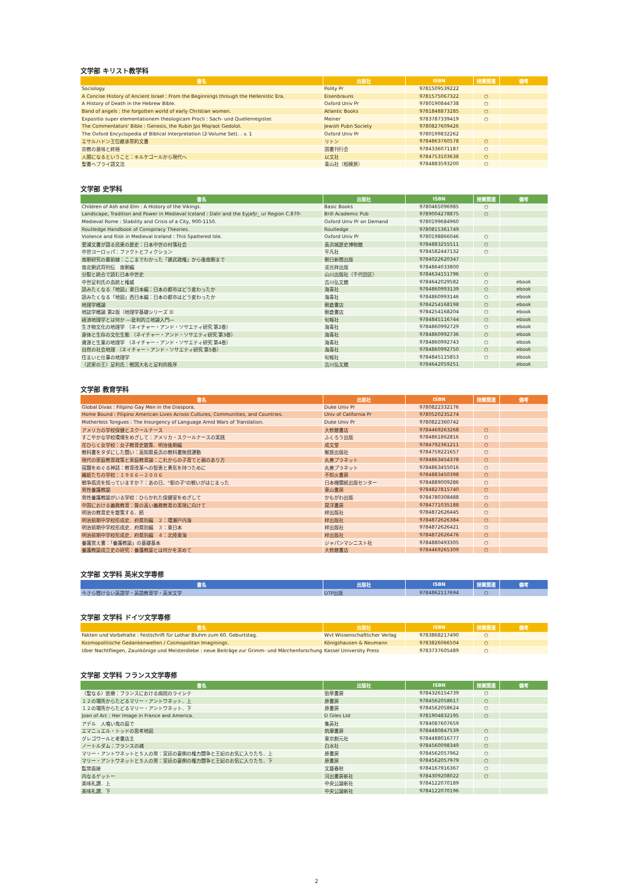文学部 キリスト教学科
| 書名 | 出版社 | ISBN | 授業関連 | 備考 |
| --- | --- | --- | --- | --- |
| Sociology. | Polity Pr | 9781509539222 | | |
| A Concise History of Ancient Israel : From the Beginnings through the Hellenistic Era. | Eisenbrauns | 9781575067322 | ○ | |
| A History of Death in the Hebrew Bible. | Oxford Univ Pr | 9780190844738 | ○ | |
| Band of angels : the forgotten world of early Christian women. | Atlantic Books | 9781848873285 | ○ | |
| Expositio super elementationem theologicam Procli : Sach- und Quellenregister. | Meiner | 9783787339419 | ○ | |
| The Commentators' Bible : Genesis, the Rubin Jps Miqraot Gedolot. | Jewish Pubn Society | 9780827609426 | | |
| The Oxford Encyclopedia of Biblical Interpretation (2-Volume Set). . v. 1 | Oxford Univ Pr | 9780199832262 | | |
| エサルハドン王位継承誓約文書 | リトン | 9784863760578 | ○ | |
| 宗教の意味と終極 | 国書刊行会 | 9784336071187 | ○ | |
| 人間になるということ：キルケゴールから現代へ | 以文社 | 9784753103638 | ○ | |
| 聖書ヘブライ語文法 | 青山社（相模原） | 9784883593200 | ○ | |
文学部 史学科
| 書名 | 出版社 | ISBN | 授業関連 | 備考 |
| --- | --- | --- | --- | --- |
| Children of Ash and Elm : A History of the Vikings. | Basic Books | 9780465096985 | ○ | |
| Landscape, Tradition and Power in Medieval Iceland : Dalir and the Eyjafjr_ ur Region C.870- | Brill Academic Pub | 9789004278875 | ○ | |
| Medieval Rome : Stability and Crisis of a City, 900-1150. | Oxford Univ Pr on Demand | 9780199684960 | | |
| Routledge Handbook of Conspiracy Theories. | Routledge | 9780815361749 | | |
| Violence and Risk in Medieval Iceland : This Spattered Isle. | Oxford Univ Pr | 9780198866046 | ○ | |
| 菅浦文書が語る民衆の歴史：日本中世の村落社会 | 長浜城歴史博物館 | 9784883255511 | ○ | |
| 中世ヨーロッパ：ファクトとフィクション | 平凡社 | 9784582447132 | ○ | |
| 南朝研究の最前線：ここまでわかった「建武政権」から後南朝まで | 朝日新聞出版 | 9784022620347 | | |
| 南北朝武将列伝 南朝編 | 戎光祥出版 | 9784864033800 | | |
| 分裂と統合で読む日本中世史 | 山川出版社（千代田区） | 9784634151796 | ○ | |
| 中世足利氏の血統と権威 | 吉川弘文館 | 9784642029582 | ○ | ebook |
| 読みたくなる「地図」東日本編：日本の都市はどう変わったか | 海青社 | 9784860993139 | ○ | ebook |
| 読みたくなる「地図」西日本編：日本の都市はどう変わったか | 海青社 | 9784860993146 | ○ | ebook |
| 地理学概論 | 朝倉書店 | 9784254168198 | ○ | ebook |
| 地誌学概論 第2版（地理学基礎シリーズ 3） | 朝倉書店 | 9784254168204 | ○ | ebook |
| 経済地理学とは何か ―批判的立地論入門― | 旬報社 | 9784845116744 | ○ | ebook |
| 生き物文化の地理学 （ネイチャー・アンド・ソサエティ研究 第2巻） | 海青社 | 9784860992729 | ○ | ebook |
| 身体と生存の文化生態 （ネイチャー・アンド・ソサエティ研究 第3巻） | 海青社 | 9784860992736 | ○ | ebook |
| 資源と生業の地理学 （ネイチャー・アンド・ソサエティ研究 第4巻） | 海青社 | 9784860992743 | ○ | ebook |
| 自然の社会地理 （ネイチャー・アンド・ソサエティ研究 第5巻） | 海青社 | 9784860992750 | ○ | ebook |
| 住まいと仕事の地理学 | 旬報社 | 9784845115853 | ○ | ebook |
| 〈武家の王〉足利氏：戦国大名と足利的秩序 | 吉川弘文館 | 9784642059251 | | ebook |
文学部 教育学科
| 書名 | 出版社 | ISBN | 授業関連 | 備考 |
| --- | --- | --- | --- | --- |
| Global Divas : Filipino Gay Men in the Diaspora. | Duke Univ Pr | 9780822332176 | | |
| Home Bound : Filipino American Lives Across Cultures, Communities, and Countries. | Univ of California Pr | 9780520235274 | | |
| Motherless Tongues : The Insurgency of Language Amid Wars of Translation. | Duke Univ Pr | 9780822360742 | | |
| アメリカの学校保健とスクールナース | 大修館書店 | 9784469263268 | ○ | |
| すこやかな学校環境をめざして：アメリカ・スクールナースの実践 | ふくろう出版 | 9784861862816 | ○ | |
| 花ひらく女学校：女子教育史散策．明治後期編 | 成文堂 | 9784792361211 | ○ | |
| 教科書をタダにした闘い：高知県長浜の教科書無償運動 | 解放出版社 | 9784759221657 | ○ | |
| 現代の家庭教育政策と家庭教育論：これからの子育てと親のあり方 | 丸善プラネット | 9784863454378 | ○ | |
| 宿題をめぐる神話：教育改革への智恵と勇気を持つために | 丸善プラネット | 9784863455016 | ○ | |
| 織姫たちの学校：１９６６－２００６ | 不知火書房 | 9784883450398 | ○ | |
| 戦争孤児を知っていますか？：あの日、"駅の子"の戦いがはじまった | 日本機関紙出版センター | 9784889009286 | ○ | |
| 男性養護教諭 | 東山書房 | 9784827815740 | ○ | |
| 男性養護教諭がいる学校：ひらかれた保健室をめざして | かもがわ出版 | 9784780308488 | ○ | |
| 中国における義務教育：質の高い義務教育の実現に向けて | 晃洋書房 | 9784771035188 | ○ | |
| 明治の教育史を散策する．続 | 梓出版社 | 9784872626445 | ○ | |
| 明治前期中学校形成史．府県別編 ２：環瀬戸内海 | 梓出版社 | 9784872626384 | ○ | |
| 明治前期中学校形成史．府県別編 ３：東日本 | 梓出版社 | 9784872626421 | ○ | |
| 明治前期中学校形成史．府県別編 ４：北陸東海 | 梓出版社 | 9784872626476 | ○ | |
| 養護覚え書：「養護教諭」の基礎基本 | ジャパンマシニスト社 | 9784880493305 | ○ | |
| 養護教諭成立史の研究：養護教諭とは何かを求めて | 大修館書店 | 9784469265309 | ○ | |
文学部 文学科 英米文学専修
| 書名 | 出版社 | ISBN | 授業関連 | 備考 |
| --- | --- | --- | --- | --- |
| 今さら聞けない英語学・英語教育学・英米文学 | DTP出版 | 9784862117694 | ○ | |
文学部 文学科 ドイツ文学専修
| 書名 | 出版社 | ISBN | 授業関連 | 備考 |
| --- | --- | --- | --- | --- |
| Fakten und Vorbehalte : Festschrift für Lothar Bluhm zum 60. Geburtstag. | Wvt Wissenschaftlicher Verlag | 9783868217490 | ○ | |
| Kosmopolitische Gedankenwelten / Cosmopolitan Imaginings. | Königshausen & Neumann | 9783826066504 | ○ | |
| Uber Nachtfliegen, Zaunkönige und Meisterdiebe : neue Beiträge zur Grimm- und Märchenforschung. | Kassel University Press | 9783737605489 | ○ | |
文学部 文学科 フランス文学専修
| 書名 | 出版社 | ISBN | 授業関連 | 備考 |
| --- | --- | --- | --- | --- |
| 〈聖なる〉医療：フランスにおける病院のライシテ | 勁草書房 | 9784326154739 | ○ | |
| １２の場所からたどるマリー・アントワネット．上 | 原書房 | 9784562058617 | ○ | |
| １２の場所からたどるマリー・アントワネット．下 | 原書房 | 9784562058624 | ○ | |
| Joan of Arc : Her Image in France and America. | D Giles Ltd | 9781904832195 | ○ | |
| アデル 人喰い鬼の庭で | 集英社 | 9784087607659 | | |
| エマニュエル・トッドの思考地図 | 筑摩書房 | 9784480847539 | ○ | |
| グレゴワールと老書店主 | 東京創元社 | 9784488016777 | ○ | |
| ノートルダム：フランスの魂 | 白水社 | 9784560098349 | ○ | |
| マリー・アントワネットと５人の男：宮廷の裏側の権力闘争と王妃のお気に入りたち．上 | 原書房 | 9784562057962 | ○ | |
| マリー・アントワネットと５人の男：宮廷の裏側の権力闘争と王妃のお気に入りたち．下 | 原書房 | 9784562057979 | ○ | |
| 監禁面接 | 文藝春秋 | 9784167916367 | ○ | |
| 内なるゲットー | 河出書房新社 | 9784309208022 | ○ | |
| 美味礼讃．上 | 中央公論新社 | 9784122070189 | | |
| 美味礼讃．下 | 中央公論新社 | 9784122070196 | | |
2